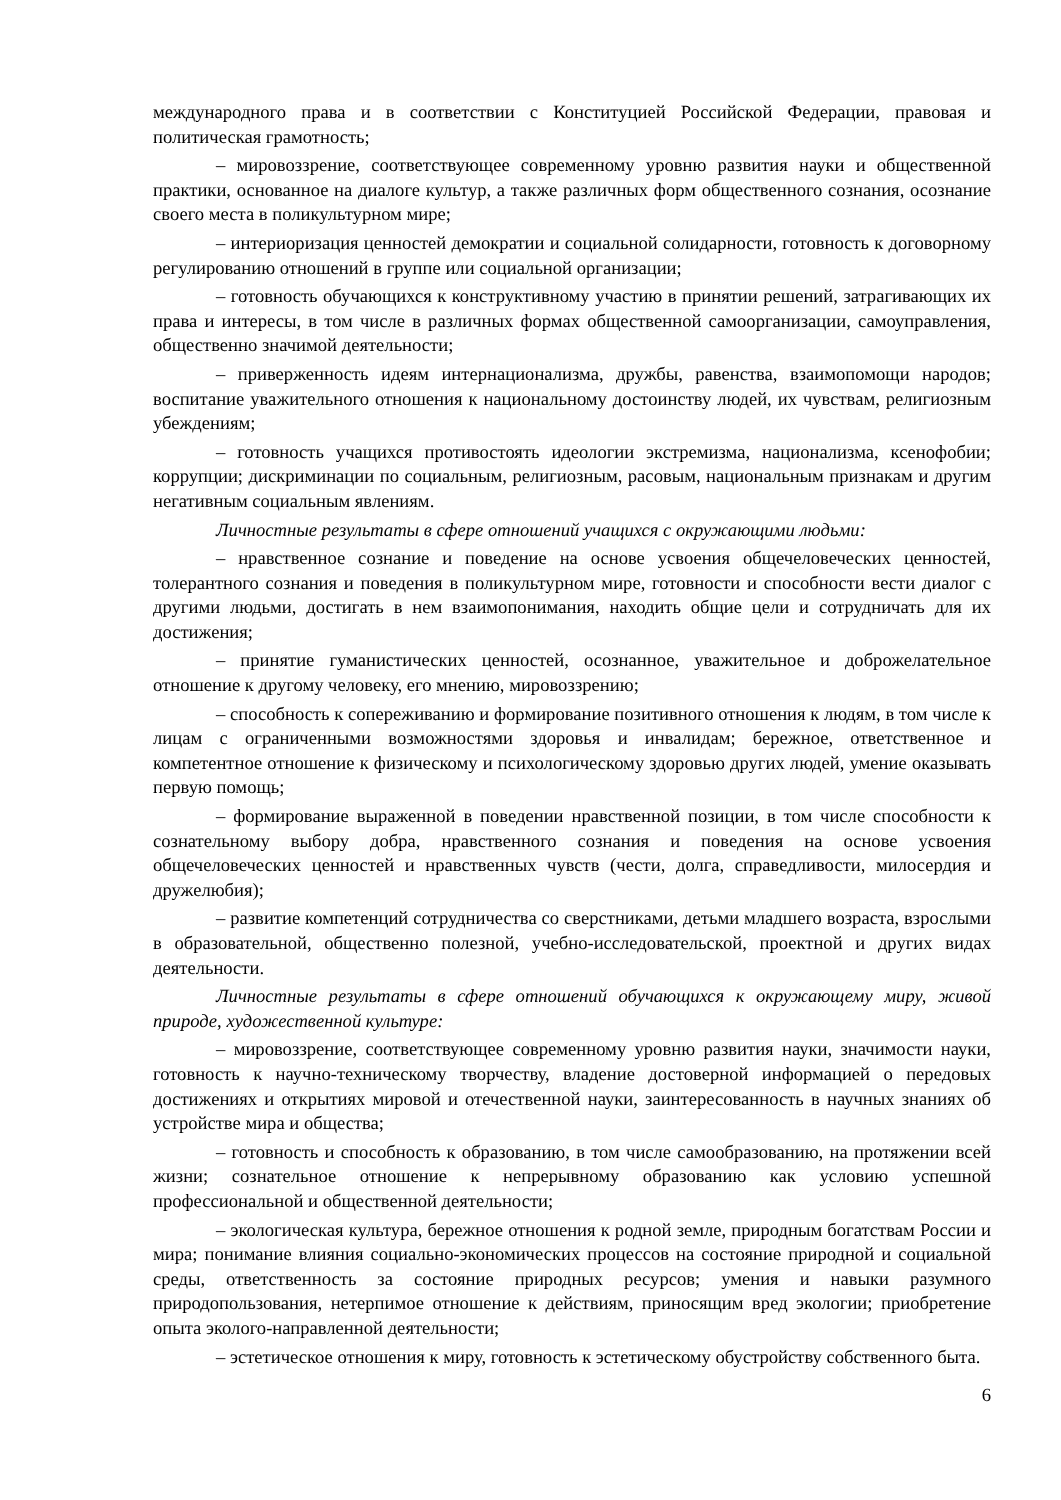международного права и в соответствии с Конституцией Российской Федерации, правовая и политическая грамотность;
– мировоззрение, соответствующее современному уровню развития науки и общественной практики, основанное на диалоге культур, а также различных форм общественного сознания, осознание своего места в поликультурном мире;
– интериоризация ценностей демократии и социальной солидарности, готовность к договорному регулированию отношений в группе или социальной организации;
– готовность обучающихся к конструктивному участию в принятии решений, затрагивающих их права и интересы, в том числе в различных формах общественной самоорганизации, самоуправления, общественно значимой деятельности;
– приверженность идеям интернационализма, дружбы, равенства, взаимопомощи народов; воспитание уважительного отношения к национальному достоинству людей, их чувствам, религиозным убеждениям;
– готовность учащихся противостоять идеологии экстремизма, национализма, ксенофобии; коррупции; дискриминации по социальным, религиозным, расовым, национальным признакам и другим негативным социальным явлениям.
Личностные результаты в сфере отношений учащихся с окружающими людьми:
– нравственное сознание и поведение на основе усвоения общечеловеческих ценностей, толерантного сознания и поведения в поликультурном мире, готовности и способности вести диалог с другими людьми, достигать в нем взаимопонимания, находить общие цели и сотрудничать для их достижения;
– принятие гуманистических ценностей, осознанное, уважительное и доброжелательное отношение к другому человеку, его мнению, мировоззрению;
– способность к сопереживанию и формирование позитивного отношения к людям, в том числе к лицам с ограниченными возможностями здоровья и инвалидам; бережное, ответственное и компетентное отношение к физическому и психологическому здоровью других людей, умение оказывать первую помощь;
– формирование выраженной в поведении нравственной позиции, в том числе способности к сознательному выбору добра, нравственного сознания и поведения на основе усвоения общечеловеческих ценностей и нравственных чувств (чести, долга, справедливости, милосердия и дружелюбия);
– развитие компетенций сотрудничества со сверстниками, детьми младшего возраста, взрослыми в образовательной, общественно полезной, учебно-исследовательской, проектной и других видах деятельности.
Личностные результаты в сфере отношений обучающихся к окружающему миру, живой природе, художественной культуре:
– мировоззрение, соответствующее современному уровню развития науки, значимости науки, готовность к научно-техническому творчеству, владение достоверной информацией о передовых достижениях и открытиях мировой и отечественной науки, заинтересованность в научных знаниях об устройстве мира и общества;
– готовность и способность к образованию, в том числе самообразованию, на протяжении всей жизни; сознательное отношение к непрерывному образованию как условию успешной профессиональной и общественной деятельности;
– экологическая культура, бережное отношения к родной земле, природным богатствам России и мира; понимание влияния социально-экономических процессов на состояние природной и социальной среды, ответственность за состояние природных ресурсов; умения и навыки разумного природопользования, нетерпимое отношение к действиям, приносящим вред экологии; приобретение опыта эколого-направленной деятельности;
– эстетическое отношения к миру, готовность к эстетическому обустройству собственного быта.
6